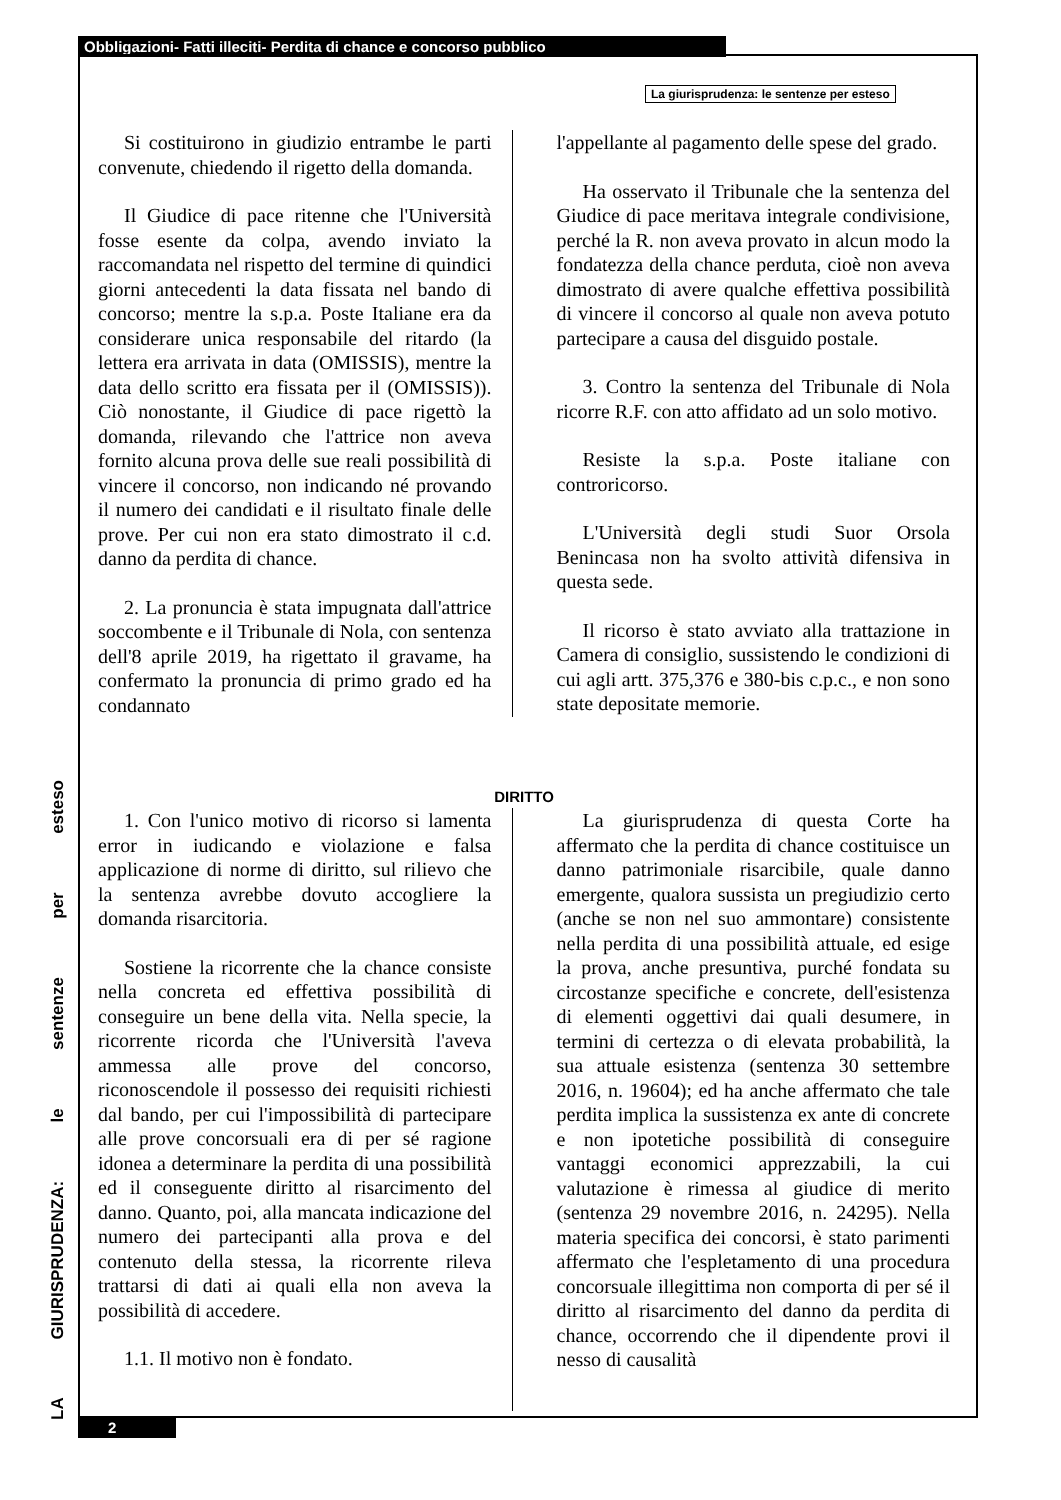Obbligazioni- Fatti illeciti- Perdita di chance e concorso pubblico
La giurisprudenza: le sentenze per esteso
Si costituirono in giudizio entrambe le parti convenute, chiedendo il rigetto della domanda.
Il Giudice di pace ritenne che l'Università fosse esente da colpa, avendo inviato la raccomandata nel rispetto del termine di quindici giorni antecedenti la data fissata nel bando di concorso; mentre la s.p.a. Poste Italiane era da considerare unica responsabile del ritardo (la lettera era arrivata in data (OMISSIS), mentre la data dello scritto era fissata per il (OMISSIS)). Ciò nonostante, il Giudice di pace rigettò la domanda, rilevando che l'attrice non aveva fornito alcuna prova delle sue reali possibilità di vincere il concorso, non indicando né provando il numero dei candidati e il risultato finale delle prove. Per cui non era stato dimostrato il c.d. danno da perdita di chance.
2. La pronuncia è stata impugnata dall'attrice soccombente e il Tribunale di Nola, con sentenza dell'8 aprile 2019, ha rigettato il gravame, ha confermato la pronuncia di primo grado ed ha condannato
l'appellante al pagamento delle spese del grado.
Ha osservato il Tribunale che la sentenza del Giudice di pace meritava integrale condivisione, perché la R. non aveva provato in alcun modo la fondatezza della chance perduta, cioè non aveva dimostrato di avere qualche effettiva possibilità di vincere il concorso al quale non aveva potuto partecipare a causa del disguido postale.
3. Contro la sentenza del Tribunale di Nola ricorre R.F. con atto affidato ad un solo motivo.
Resiste la s.p.a. Poste italiane con controricorso.
L'Università degli studi Suor Orsola Benincasa non ha svolto attività difensiva in questa sede.
Il ricorso è stato avviato alla trattazione in Camera di consiglio, sussistendo le condizioni di cui agli artt. 375,376 e 380-bis c.p.c., e non sono state depositate memorie.
DIRITTO
1. Con l'unico motivo di ricorso si lamenta error in iudicando e violazione e falsa applicazione di norme di diritto, sul rilievo che la sentenza avrebbe dovuto accogliere la domanda risarcitoria.
Sostiene la ricorrente che la chance consiste nella concreta ed effettiva possibilità di conseguire un bene della vita. Nella specie, la ricorrente ricorda che l'Università l'aveva ammessa alle prove del concorso, riconoscendole il possesso dei requisiti richiesti dal bando, per cui l'impossibilità di partecipare alle prove concorsuali era di per sé ragione idonea a determinare la perdita di una possibilità ed il conseguente diritto al risarcimento del danno. Quanto, poi, alla mancata indicazione del numero dei partecipanti alla prova e del contenuto della stessa, la ricorrente rileva trattarsi di dati ai quali ella non aveva la possibilità di accedere.
1.1. Il motivo non è fondato.
La giurisprudenza di questa Corte ha affermato che la perdita di chance costituisce un danno patrimoniale risarcibile, quale danno emergente, qualora sussista un pregiudizio certo (anche se non nel suo ammontare) consistente nella perdita di una possibilità attuale, ed esige la prova, anche presuntiva, purché fondata su circostanze specifiche e concrete, dell'esistenza di elementi oggettivi dai quali desumere, in termini di certezza o di elevata probabilità, la sua attuale esistenza (sentenza 30 settembre 2016, n. 19604); ed ha anche affermato che tale perdita implica la sussistenza ex ante di concrete e non ipotetiche possibilità di conseguire vantaggi economici apprezzabili, la cui valutazione è rimessa al giudice di merito (sentenza 29 novembre 2016, n. 24295). Nella materia specifica dei concorsi, è stato parimenti affermato che l'espletamento di una procedura concorsuale illegittima non comporta di per sé il diritto al risarcimento del danno da perdita di chance, occorrendo che il dipendente provi il nesso di causalità
LA GIURISPRUDENZA: le sentenze per esteso
2